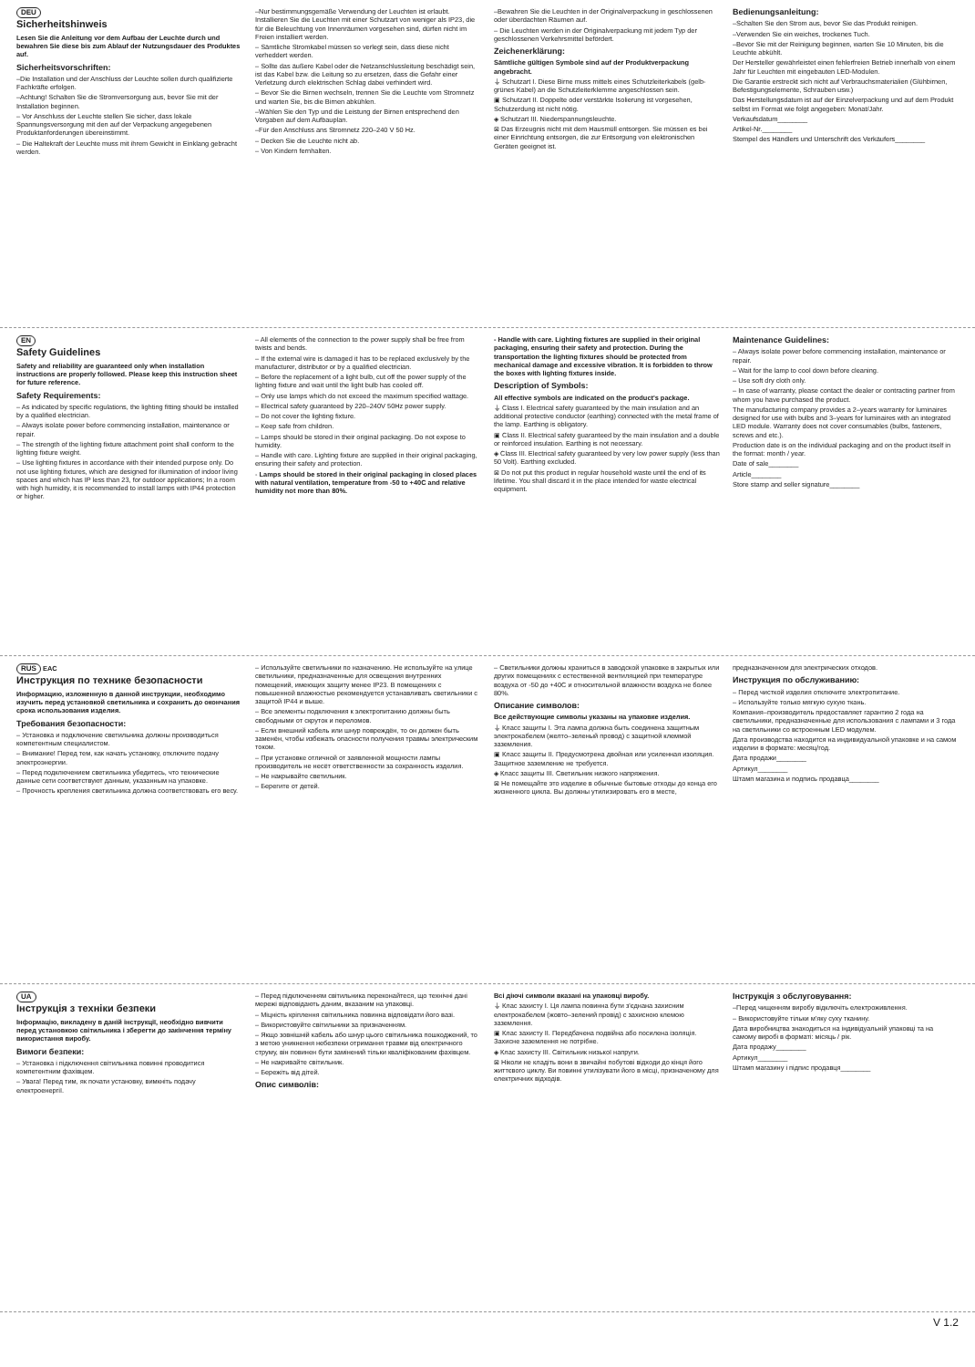DEU
Sicherheitshinweis
Lesen Sie die Anleitung vor dem Aufbau der Leuchte durch und bewahren Sie diese bis zum Ablauf der Nutzungsdauer des Produktes auf.
Sicherheitsvorschriften:
–Die Installation und der Anschluss der Leuchte sollen durch qualifizierte Fachkräfte erfolgen.
–Achtung! Schalten Sie die Stromversorgung aus, bevor Sie mit der Installation beginnen.
– Vor Anschluss der Leuchte stellen Sie sicher, dass lokale Spannungsversorgung mit den auf der Verpackung angegebenen Produktanforderungen übereinstimmt.
– Die Haltekraft der Leuchte muss mit ihrem Gewicht in Einklang gebracht werden.
–Nur bestimmungsgemäße Verwendung der Leuchten ist erlaubt. Installieren Sie die Leuchten mit einer Schutzart von weniger als IP23, die für die Beleuchtung von Innenräumen vorgesehen sind, dürfen nicht im Freien installiert werden.
– Sämtliche Stromkabel müssen so verlegt sein, dass diese nicht verheddert werden.
– Sollte das äußere Kabel oder die Netzanschlussleitung beschädigt sein, ist das Kabel bzw. die Leitung so zu ersetzen, dass die Gefahr einer Verletzung durch elektrischen Schlag dabei verhindert wird.
– Bevor Sie die Birnen wechseln, trennen Sie die Leuchte vom Stromnetz und warten Sie, bis die Birnen abkühlen.
–Wählen Sie den Typ und die Leistung der Birnen entsprechend den Vorgaben auf dem Aufbauplan.
–Für den Anschluss ans Stromnetz 220–240 V 50 Hz.
– Decken Sie die Leuchte nicht ab.
– Von Kindern fernhalten.
–Bewahren Sie die Leuchten in der Originalverpackung in geschlossenen oder überdachten Räumen auf.
– Die Leuchten werden in der Originalverpackung mit jedem Typ der geschlossenen Verkehrsmittel befördert.
Zeichenerklärung:
Sämtliche gültigen Symbole sind auf der Produktverpackung angebracht.
⏚ Schutzart I. Diese Birne muss mittels eines Schutzleiterkabels (gelb-grünes Kabel) an die Schutzleiterklemme angeschlossen sein.
▣ Schutzart II. Doppelte oder verstärkte Isolierung ist vorgesehen, Schutzerdung ist nicht nötig.
◈ Schutzart III. Niederspannungsleuchte.
⊠ Das Erzeugnis nicht mit dem Hausmüll entsorgen. Sie müssen es bei einer Einrichtung entsorgen, die zur Entsorgung von elektronischen Geräten geeignet ist.
Bedienungsanleitung:
–Schalten Sie den Strom aus, bevor Sie das Produkt reinigen.
–Verwenden Sie ein weiches, trockenes Tuch.
–Bevor Sie mit der Reinigung beginnen, warten Sie 10 Minuten, bis die Leuchte abkühlt.
Der Hersteller gewährleistet einen fehlerfreien Betrieb innerhalb von einem Jahr für Leuchten mit eingebauten LED-Modulen.
Die Garantie erstreckt sich nicht auf Verbrauchsmaterialien (Glühbirnen, Befestigungselemente, Schrauben usw.)
Das Herstellungsdatum ist auf der Einzelverpackung und auf dem Produkt selbst im Format wie folgt angegeben: Monat/Jahr.
Verkaufsdatum________
Artikel-Nr.________
Stempel des Händlers und Unterschrift des Verkäufers________
EN
Safety Guidelines
Safety and reliability are guaranteed only when installation instructions are properly followed. Please keep this instruction sheet for future reference.
Safety Requirements:
– As indicated by specific regulations, the lighting fitting should be installed by a qualified electrician.
– Always isolate power before commencing installation, maintenance or repair.
– The strength of the lighting fixture attachment point shall conform to the lighting fixture weight.
– Use lighting fixtures in accordance with their intended purpose only. Do not use lighting fixtures, which are designed for illumination of indoor living spaces and which has IP less than 23, for outdoor applications; In a room with high humidity, it is recommended to install lamps with IP44 protection or higher.
– All elements of the connection to the power supply shall be free from twists and bends.
– If the external wire is damaged it has to be replaced exclusively by the manufacturer, distributor or by a qualified electrician.
– Before the replacement of a light bulb, cut off the power supply of the lighting fixture and wait until the light bulb has cooled off.
– Only use lamps which do not exceed the maximum specified wattage.
– Electrical safety guaranteed by 220–240V 50Hz power supply.
– Do not cover the lighting fixture.
– Keep safe from children.
– Lamps should be stored in their original packaging. Do not expose to humidity.
– Handle with care. Lighting fixture are supplied in their original packaging, ensuring their safety and protection.
- Lamps should be stored in their original packaging in closed places with natural ventilation, temperature from -50 to +40C and relative humidity not more than 80%.
- Handle with care. Lighting fixtures are supplied in their original packaging, ensuring their safety and protection. During the transportation the lighting fixtures should be protected from mechanical damage and excessive vibration. It is forbidden to throw the boxes with lighting fixtures inside.
Description of Symbols:
All effective symbols are indicated on the product's package.
⏚ Class I. Electrical safety guaranteed by the main insulation and an additional protective conductor (earthing) connected with the metal frame of the lamp. Earthing is obligatory.
▣ Class II. Electrical safety guaranteed by the main insulation and a double or reinforced insulation. Earthing is not necessary.
◈ Class III. Electrical safety guaranteed by very low power supply (less than 50 Volt). Earthing excluded.
⊠ Do not put this product in regular household waste until the end of its lifetime. You shall discard it in the place intended for waste electrical equipment.
Maintenance Guidelines:
– Always isolate power before commencing installation, maintenance or repair.
– Wait for the lamp to cool down before cleaning.
– Use soft dry cloth only.
– In case of warranty, please contact the dealer or contracting partner from whom you have purchased the product.
The manufacturing company provides a 2–years warranty for luminaires designed for use with bulbs and 3–years for luminaires with an integrated LED module. Warranty does not cover consumables (bulbs, fasteners, screws and etc.).
Production date is on the individual packaging and on the product itself in the format: month / year.
Date of sale________
Article________
Store stamp and seller signature________
RUS EAC
Инструкция по технике безопасности
Информацию, изложенную в данной инструкции, необходимо изучить перед установкой светильника и сохранить до окончания срока использования изделия.
Требования безопасности:
– Установка и подключение светильника должны производиться компетентным специалистом.
– Внимание! Перед тем, как начать установку, отключите подачу электроэнергии.
– Перед подключением светильника убедитесь, что технические данные сети соответствуют данным, указанным на упаковке.
– Прочность крепления светильника должна соответствовать его весу.
– Используйте светильники по назначению. Не используйте на улице светильники, предназначенные для освещения внутренних помещений, имеющих защиту менее IP23. В помещениях с повышенной влажностью рекомендуется устанавливать светильники с защитой IP44 и выше.
– Все элементы подключения к электропитанию должны быть свободными от скруток и переломов.
– Если внешний кабель или шнур повреждён, то он должен быть заменён, чтобы избежать опасности получения травмы электрическим током.
– При установке отличной от заявленной мощности лампы производитель не несёт ответственности за сохранность изделия.
– Не накрывайте светильник.
– Берегите от детей.
– Светильники должны храниться в заводской упаковке в закрытых или других помещениях с естественной вентиляцией при температуре воздуха от -50 до +40С и относительной влажности воздуха не более 80%.
Описание символов:
Все действующие символы указаны на упаковке изделия.
⏚ Класс защиты I. Эта лампа должна быть соединена защитным электрокабелем (желто–зеленый провод) с защитной клеммой заземления.
▣ Класс защиты II. Предусмотрена двойная или усиленная изоляция. Защитное заземление не требуется.
◈ Класс защиты III. Светильник низкого напряжения.
⊠ Не помещайте это изделие в обычные бытовые отходы до конца его жизненного цикла. Вы должны утилизировать его в месте, предназначенном для электрических отходов.
Инструкция по обслуживанию:
– Перед чисткой изделия отключите электропитание.
– Используйте только мягкую сухую ткань.
Компания–производитель предоставляет гарантию 2 года на светильники, предназначенные для использования с лампами и 3 года на светильники со встроенным LED модулем.
Дата производства находится на индивидуальной упаковке и на самом изделии в формате: месяц/год.
Дата продажи________
Артикул________
Штамп магазина и подпись продавца________
UA
Інструкція з техніки безпеки
Інформацію, викладену в даній інструкції, необхідно вивчити перед установкою світильника і зберегти до закінчення терміну використання виробу.
Вимоги безпеки:
– Установка і підключення світильника повинні проводитися компетентним фахівцем.
– Увага! Перед тим, як почати установку, вимкніть подачу електроенергії.
– Перед підключенням світильника переконайтеся, що технічні дані мережі відповідають даним, вказаним на упаковці.
– Міцність кріплення світильника повинна відповідати його вазі.
– Використовуйте світильники за призначенням.
– Якщо зовнішній кабель або шнур цього світильника пошкоджений, то з метою уникнення небезпеки отримання травми від електричного струму, він повинен бути замінений тільки кваліфікованим фахівцем.
– Не накривайте світильник.
– Бережіть від дітей.
Опис символів:
Всі діючі символи вказані на упаковці виробу.
⏚ Клас захисту I. Ця лампа повинна бути з'єднана захисним електрокабелем (жовто–зелений провід) с захисною клемою заземлення.
▣ Клас захисту II. Передбачена подвійна або посилена ізоляція. Захисне заземлення не потрібне.
◈ Клас захисту III. Світильник низької напруги.
⊠ Ніколи не кладіть вони в звичайні побутові відходи до кінця його життєвого циклу. Ви повинні утилізувати його в місці, призначеному для електричних відходів.
Інструкція з обслуговування:
–Перед чищенням виробу відключіть електроживлення.
– Використовуйте тільки м'яку суху тканину.
Дата виробництва знаходиться на індивідуальній упаковці та на самому виробі в форматі: місяць / рік.
Дата продажу________
Артикул________
Штамп магазину і підпис продавця________
V 1.2